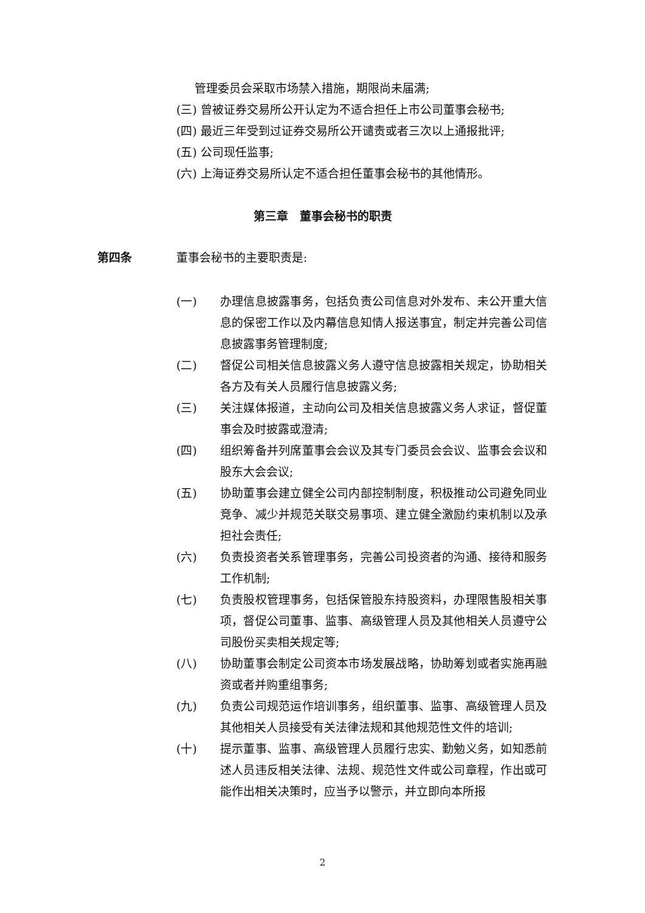管理委员会采取市场禁入措施，期限尚未届满;
(三) 曾被证券交易所公开认定为不适合担任上市公司董事会秘书;
(四) 最近三年受到过证券交易所公开谴责或者三次以上通报批评;
(五) 公司现任监事;
(六) 上海证券交易所认定不适合担任董事会秘书的其他情形。
第三章　董事会秘书的职责
第四条 董事会秘书的主要职责是:
(一) 办理信息披露事务，包括负责公司信息对外发布、未公开重大信息的保密工作以及内幕信息知情人报送事宜，制定并完善公司信息披露事务管理制度;
(二) 督促公司相关信息披露义务人遵守信息披露相关规定，协助相关各方及有关人员履行信息披露义务;
(三) 关注媒体报道，主动向公司及相关信息披露义务人求证，督促董事会及时披露或澄清;
(四) 组织筹备并列席董事会会议及其专门委员会会议、监事会会议和股东大会会议;
(五) 协助董事会建立健全公司内部控制制度，积极推动公司避免同业竞争、减少并规范关联交易事项、建立健全激励约束机制以及承担社会责任;
(六) 负责投资者关系管理事务，完善公司投资者的沟通、接待和服务工作机制;
(七) 负责股权管理事务，包括保管股东持股资料，办理限售股相关事项，督促公司董事、监事、高级管理人员及其他相关人员遵守公司股份买卖相关规定等;
(八) 协助董事会制定公司资本市场发展战略，协助筹划或者实施再融资或者并购重组事务;
(九) 负责公司规范运作培训事务，组织董事、监事、高级管理人员及其他相关人员接受有关法律法规和其他规范性文件的培训;
(十) 提示董事、监事、高级管理人员履行忠实、勤勉义务，如知悉前述人员违反相关法律、法规、规范性文件或公司章程，作出或可能作出相关决策时，应当予以警示，并立即向本所报
2